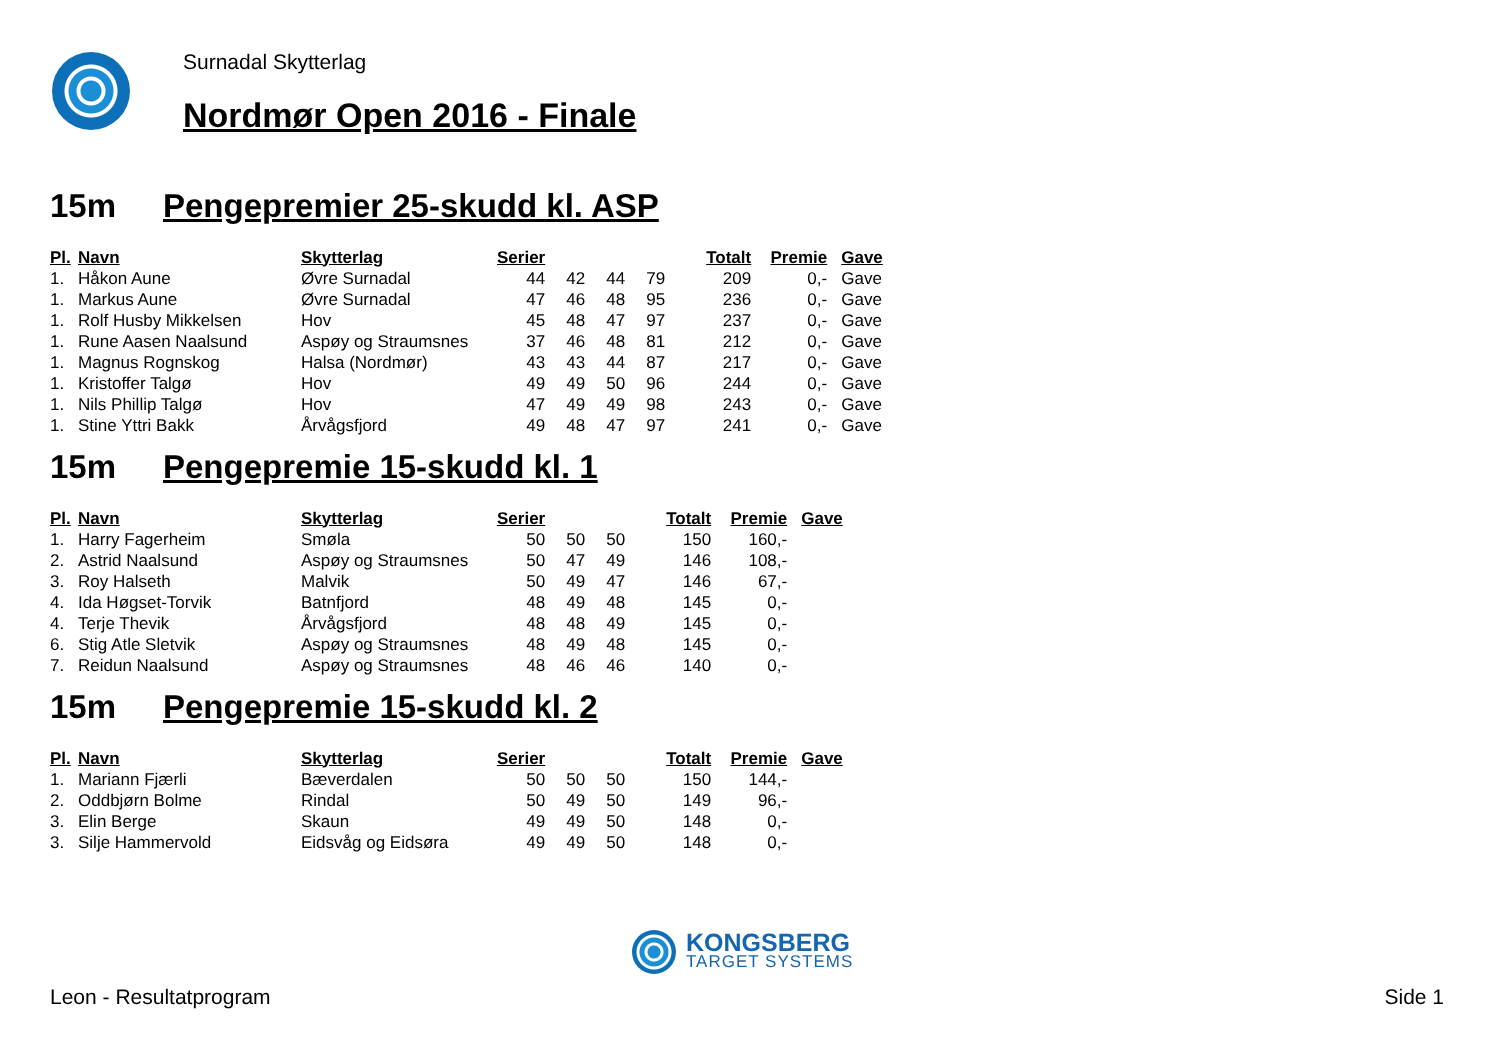Surnadal Skytterlag
Nordmør Open 2016 - Finale
15m Pengepremier 25-skudd kl. ASP
| Pl. | Navn | Skytterlag | Serier | | | | Totalt | Premie | Gave |
| --- | --- | --- | --- | --- | --- | --- | --- | --- | --- |
| 1. | Håkon Aune | Øvre Surnadal | 44 | 42 | 44 | 79 | 209 | 0,- | Gave |
| 1. | Markus Aune | Øvre Surnadal | 47 | 46 | 48 | 95 | 236 | 0,- | Gave |
| 1. | Rolf Husby Mikkelsen | Hov | 45 | 48 | 47 | 97 | 237 | 0,- | Gave |
| 1. | Rune Aasen Naalsund | Aspøy og Straumsnes | 37 | 46 | 48 | 81 | 212 | 0,- | Gave |
| 1. | Magnus Rognskog | Halsa (Nordmør) | 43 | 43 | 44 | 87 | 217 | 0,- | Gave |
| 1. | Kristoffer Talgø | Hov | 49 | 49 | 50 | 96 | 244 | 0,- | Gave |
| 1. | Nils Phillip Talgø | Hov | 47 | 49 | 49 | 98 | 243 | 0,- | Gave |
| 1. | Stine Yttri Bakk | Årvågsfjord | 49 | 48 | 47 | 97 | 241 | 0,- | Gave |
15m Pengepremie 15-skudd kl. 1
| Pl. | Navn | Skytterlag | Serier | | | Totalt | Premie | Gave |
| --- | --- | --- | --- | --- | --- | --- | --- | --- |
| 1. | Harry Fagerheim | Smøla | 50 | 50 | 50 | 150 | 160,- | |
| 2. | Astrid Naalsund | Aspøy og Straumsnes | 50 | 47 | 49 | 146 | 108,- | |
| 3. | Roy Halseth | Malvik | 50 | 49 | 47 | 146 | 67,- | |
| 4. | Ida Høgset-Torvik | Batnfjord | 48 | 49 | 48 | 145 | 0,- | |
| 4. | Terje Thevik | Årvågsfjord | 48 | 48 | 49 | 145 | 0,- | |
| 6. | Stig Atle Sletvik | Aspøy og Straumsnes | 48 | 49 | 48 | 145 | 0,- | |
| 7. | Reidun Naalsund | Aspøy og Straumsnes | 48 | 46 | 46 | 140 | 0,- | |
15m Pengepremie 15-skudd kl. 2
| Pl. | Navn | Skytterlag | Serier | | | Totalt | Premie | Gave |
| --- | --- | --- | --- | --- | --- | --- | --- | --- |
| 1. | Mariann Fjærli | Bæverdalen | 50 | 50 | 50 | 150 | 144,- | |
| 2. | Oddbjørn Bolme | Rindal | 50 | 49 | 50 | 149 | 96,- | |
| 3. | Elin Berge | Skaun | 49 | 49 | 50 | 148 | 0,- | |
| 3. | Silje Hammervold | Eidsvåg og Eidsøra | 49 | 49 | 50 | 148 | 0,- | |
KONGSBERG
TARGET SYSTEMS
Leon - Resultatprogram Side 1